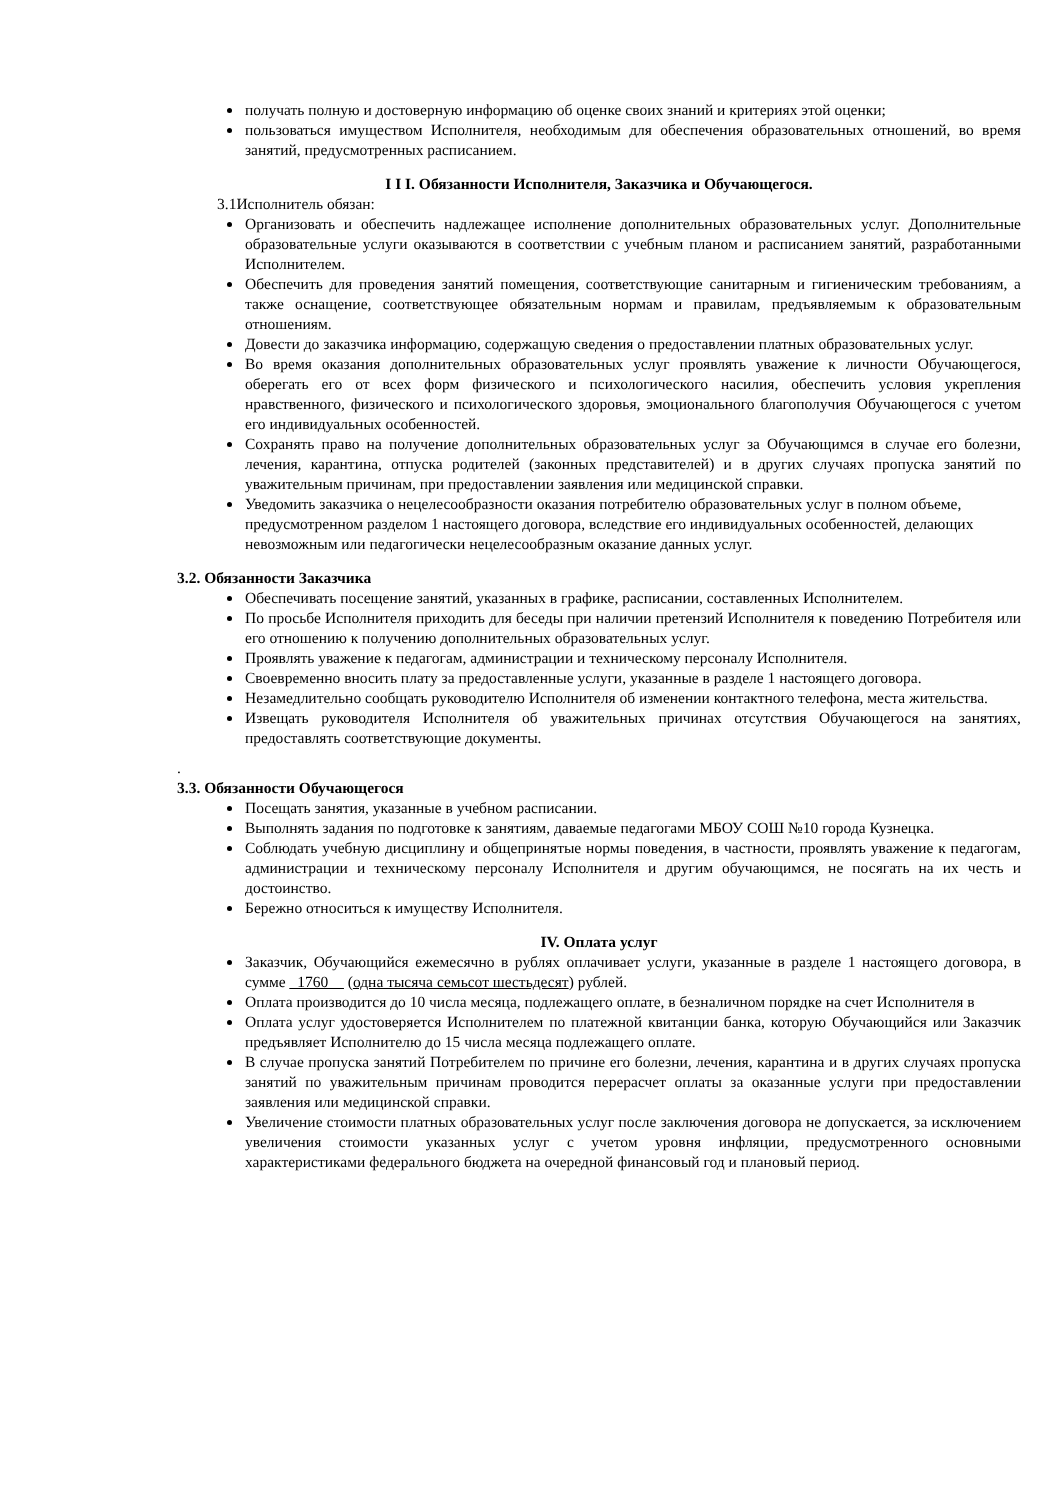получать полную и достоверную информацию об оценке своих знаний и критериях этой оценки;
пользоваться имуществом Исполнителя, необходимым для обеспечения образовательных отношений, во время занятий, предусмотренных расписанием.
I I I. Обязанности Исполнителя, Заказчика и Обучающегося.
3.1Исполнитель обязан:
Организовать и обеспечить надлежащее исполнение дополнительных образовательных услуг. Дополнительные образовательные услуги оказываются в соответствии с учебным планом и расписанием занятий, разработанными Исполнителем.
Обеспечить для проведения занятий помещения, соответствующие санитарным и гигиеническим требованиям, а также оснащение, соответствующее обязательным нормам и правилам, предъявляемым к образовательным отношениям.
Довести до заказчика информацию, содержащую сведения о предоставлении платных образовательных услуг.
Во время оказания дополнительных образовательных услуг проявлять уважение к личности Обучающегося, оберегать его от всех форм физического и психологического насилия, обеспечить условия укрепления нравственного, физического и психологического здоровья, эмоционального благополучия Обучающегося с учетом его индивидуальных особенностей.
Сохранять право на получение дополнительных образовательных услуг за Обучающимся в случае его болезни, лечения, карантина, отпуска родителей (законных представителей) и в других случаях пропуска занятий по уважительным причинам, при предоставлении заявления или медицинской справки.
Уведомить заказчика о нецелесообразности оказания потребителю образовательных услуг в полном объеме, предусмотренном разделом 1 настоящего договора, вследствие его индивидуальных особенностей, делающих невозможным или педагогически нецелесообразным оказание данных услуг.
3.2. Обязанности Заказчика
Обеспечивать посещение занятий, указанных в графике, расписании, составленных Исполнителем.
По просьбе Исполнителя приходить для беседы при наличии претензий Исполнителя к поведению Потребителя или его отношению к получению дополнительных образовательных услуг.
Проявлять уважение к педагогам, администрации и техническому персоналу Исполнителя.
Своевременно вносить плату за предоставленные услуги, указанные в разделе 1 настоящего договора.
Незамедлительно сообщать руководителю Исполнителя об изменении контактного телефона, места жительства.
Извещать руководителя Исполнителя об уважительных причинах отсутствия Обучающегося на занятиях, предоставлять соответствующие документы.
.
3.3. Обязанности Обучающегося
Посещать занятия, указанные в учебном расписании.
Выполнять задания по подготовке к занятиям, даваемые педагогами МБОУ СОШ №10 города Кузнецка.
Соблюдать учебную дисциплину и общепринятые нормы поведения, в частности, проявлять уважение к педагогам, администрации и техническому персоналу Исполнителя и другим обучающимся, не посягать на их честь и достоинство.
Бережно относиться к имуществу Исполнителя.
IV. Оплата услуг
Заказчик, Обучающийся ежемесячно в рублях оплачивает услуги, указанные в разделе 1 настоящего договора, в сумме _1760__ (одна тысяча семьсот шестьдесят) рублей.
Оплата производится до 10 числа месяца, подлежащего оплате, в безналичном порядке на счет Исполнителя в
Оплата услуг удостоверяется Исполнителем по платежной квитанции банка, которую Обучающийся или Заказчик предъявляет Исполнителю до 15 числа месяца подлежащего оплате.
В случае пропуска занятий Потребителем по причине его болезни, лечения, карантина и в других случаях пропуска занятий по уважительным причинам проводится перерасчет оплаты за оказанные услуги при предоставлении заявления или медицинской справки.
Увеличение стоимости платных образовательных услуг после заключения договора не допускается, за исключением увеличения стоимости указанных услуг с учетом уровня инфляции, предусмотренного основными характеристиками федерального бюджета на очередной финансовый год и плановый период.